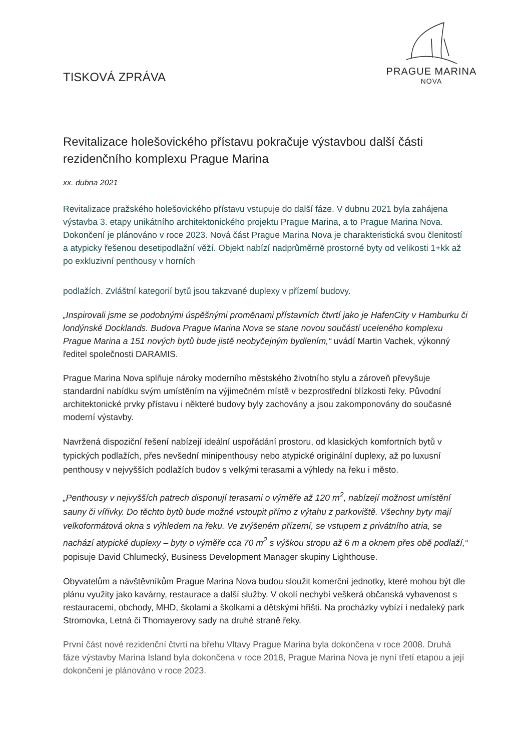TISKOVÁ ZPRÁVA
PRAGUE MARINA
NOVA
Revitalizace holešovického přístavu pokračuje výstavbou další části rezidenčního komplexu Prague Marina
xx. dubna 2021
Revitalizace pražského holešovického přístavu vstupuje do další fáze. V dubnu 2021 byla zahájena výstavba 3. etapy unikátního architektonického projektu Prague Marina, a to Prague Marina Nova. Dokončení je plánováno v roce 2023. Nová část Prague Marina Nova je charakteristická svou členitostí a atypicky řešenou desetipodlažní věží. Objekt nabízí nadprůměrně prostorné byty od velikosti 1+kk až po exkluzivní penthousy v horních
podlažích. Zvláštní kategorií bytů jsou takzvané duplexy v přízemí budovy.
„Inspirovali jsme se podobnými úspěšnými proměnami přístavních čtvrtí jako je HafenCity v Hamburku či londýnské Docklands. Budova Prague Marina Nova se stane novou součástí uceleného komplexu Prague Marina a 151 nových bytů bude jistě neobyčejným bydlením,“ uvádí Martin Vachek, výkonný ředitel společnosti DARAMIS.
Prague Marina Nova splňuje nároky moderního městského životního stylu a zároveň převyšuje standardní nabídku svým umístěním na výjimečném místě v bezprostřední blízkosti řeky. Původní architektonické prvky přístavu i některé budovy byly zachovány a jsou zakomponovány do současné moderní výstavby.
Navržená dispoziční řešení nabízejí ideální uspořádání prostoru, od klasických komfortních bytů v typických podlažích, přes nevšední minipenthousy nebo atypické originální duplexy, až po luxusní penthousy v nejvyšších podlažích budov s velkými terasami a výhledy na řeku i město.
„Penthousy v nejvyšších patrech disponují terasami o výměře až 120 m<sup>2</sup>, nabízejí možnost umístění sauny či vířivky. Do těchto bytů bude možné vstoupit přímo z výtahu z parkoviště. Všechny byty mají velkoformátová okna s výhledem na řeku. Ve zvýšeném přízemí, se vstupem z privátního atria, se nachází atypické duplexy – byty o výměře cca 70 m<sup>2</sup> s výškou stropu až 6 m a oknem přes obě podlaží,“ popisuje David Chlumecký, Business Development Manager skupiny Lighthouse.
Obyvatelům a návštěvníkům Prague Marina Nova budou sloužit komerční jednotky, které mohou být dle plánu využity jako kavárny, restaurace a další služby. V okolí nechybí veškerá občanská vybavenost s restauracemi, obchody, MHD, školami a školkami a dětskými hřišti. Na procházky vybízí i nedaleký park Stromovka, Letná či Thomayerovy sady na druhé straně řeky.
První část nové rezidenční čtvrti na břehu Vltavy Prague Marina byla dokončena v roce 2008. Druhá fáze výstavby Marina Island byla dokončena v roce 2018, Prague Marina Nova je nyní třetí etapou a její dokončení je plánováno v roce 2023.